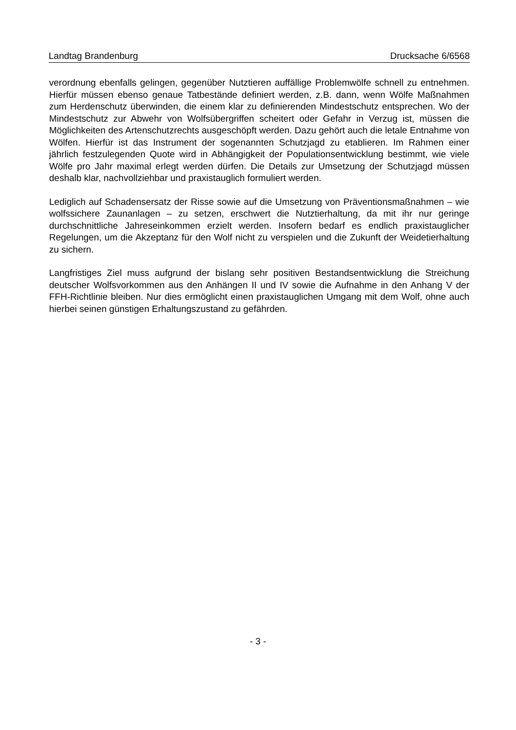Landtag Brandenburg Drucksache 6/6568
verordnung ebenfalls gelingen, gegenüber Nutztieren auffällige Problemwölfe schnell zu entnehmen. Hierfür müssen ebenso genaue Tatbestände definiert werden, z.B. dann, wenn Wölfe Maßnahmen zum Herdenschutz überwinden, die einem klar zu definierenden Mindestschutz entsprechen. Wo der Mindestschutz zur Abwehr von Wolfsübergriffen scheitert oder Gefahr in Verzug ist, müssen die Möglichkeiten des Artenschutzrechts ausgeschöpft werden. Dazu gehört auch die letale Entnahme von Wölfen. Hierfür ist das Instrument der sogenannten Schutzjagd zu etablieren. Im Rahmen einer jährlich festzulegenden Quote wird in Abhängigkeit der Populationsentwicklung bestimmt, wie viele Wölfe pro Jahr maximal erlegt werden dürfen. Die Details zur Umsetzung der Schutzjagd müssen deshalb klar, nachvollziehbar und praxistauglich formuliert werden.
Lediglich auf Schadensersatz der Risse sowie auf die Umsetzung von Präventionsmaßnahmen – wie wolfssichere Zaunanlagen – zu setzen, erschwert die Nutztierhaltung, da mit ihr nur geringe durchschnittliche Jahreseinkommen erzielt werden. Insofern bedarf es endlich praxistauglicher Regelungen, um die Akzeptanz für den Wolf nicht zu verspielen und die Zukunft der Weidetierhaltung zu sichern.
Langfristiges Ziel muss aufgrund der bislang sehr positiven Bestandsentwicklung die Streichung deutscher Wolfsvorkommen aus den Anhängen II und IV sowie die Aufnahme in den Anhang V der FFH-Richtlinie bleiben. Nur dies ermöglicht einen praxistauglichen Umgang mit dem Wolf, ohne auch hierbei seinen günstigen Erhaltungszustand zu gefährden.
- 3 -